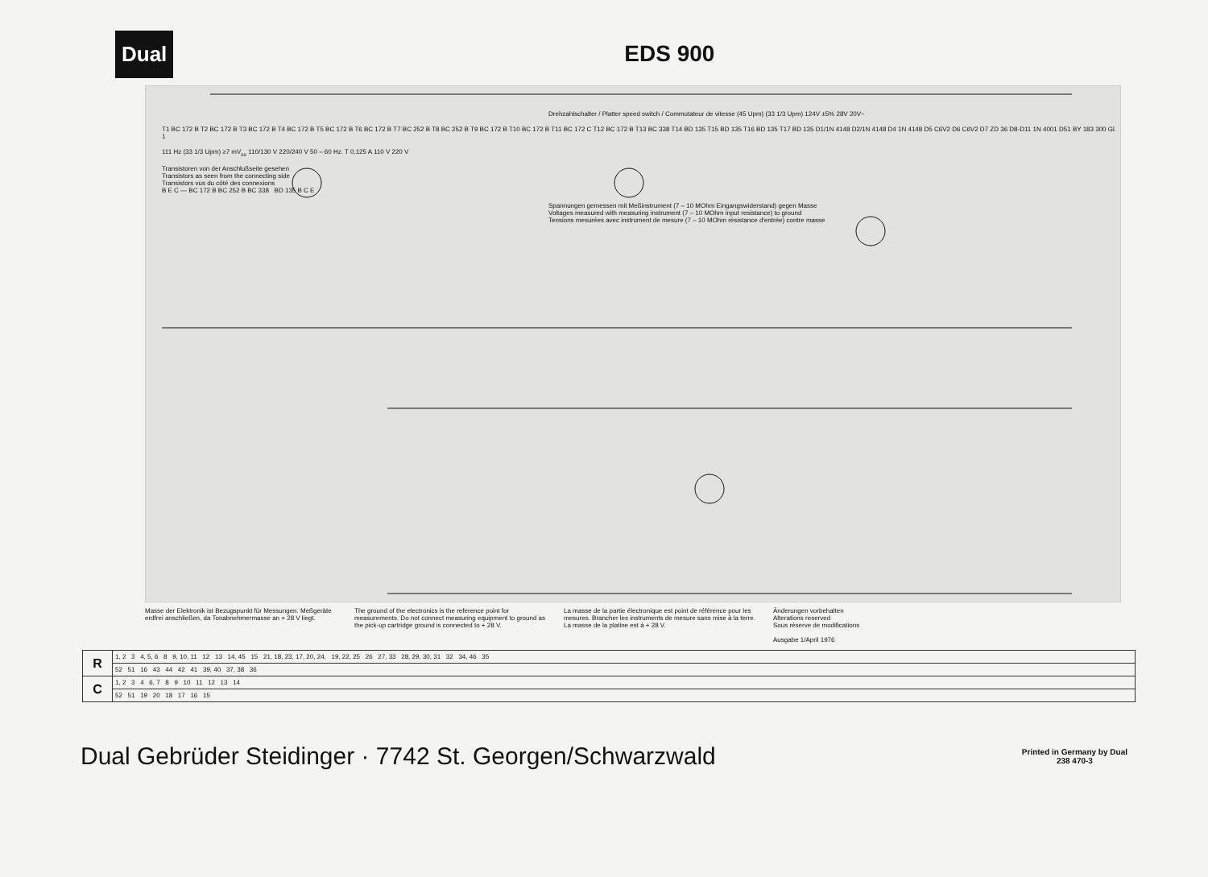Dual
EDS 900
Drehzahlschalter / Platter speed switch / Commutateur de vitesse (45 Upm) (33 1/3 Upm) 124V ±5% 28V 20V~
T1 BC 172 B T2 BC 172 B T3 BC 172 B T4 BC 172 B T5 BC 172 B T6 BC 172 B T7 BC 252 B T8 BC 252 B T9 BC 172 B T10 BC 172 B T11 BC 172 C T12 BC 172 B T13 BC 338 T14 BD 135 T15 BD 135 T16 BD 135 T17 BD 135 D1/1N 4148 D2/1N 4148 D4 1N 4148 D5 C6V2 D6 C6V2 D7 ZD 36 D8-D11 1N 4001 D51 BY 183 300 Gl. 1
111 Hz (33 1/3 Upm) ≥7 mV<sub>ss</sub> 110/130 V 220/240 V 50 – 60 Hz. T 0,125 A 110 V 220 V
Transistoren von der Anschlußseite gesehen
Transistors as seen from the connecting side
Transistors vus du côté des connexions
B E C — BC 172 B BC 252 B BC 338 BD 135 B C E
Spannungen gemessen mit Meßinstrument (7 – 10 MOhm Eingangswiderstand) gegen Masse
Voltages measured with measuring instrument (7 – 10 MOhm input resistance) to ground
Tensions mesurées avec instrument de mesure (7 – 10 MOhm résistance d'entrée) contre masse
Masse der Elektronik ist Bezugspunkt für Messungen. Meßgeräte erdfrei anschließen, da Tonabnehmermasse an + 28 V liegt.
The ground of the electronics is the reference point for measurements. Do not connect measuring equipment to ground as the pick-up cartridge ground is connected to + 28 V.
La masse de la partie électronique est point de référence pour les mesures. Brancher les instruments de mesure sans mise à la terre. La masse de la platine est à + 28 V.
Änderungen vorbehalten
Alterations reserved
Sous réserve de modifications
Ausgabe 1/April 1976
| R | 1, 2 3 4, 5, 6 8 9, 10, 11 12 13 14, 45 15 21, 18, 23, 17, 20, 24, 19, 22, 25 26 27, 33 28, 29, 30, 31 32 34, 46 35 |
| | 52 51 16 43 44 42 41 39, 40 37, 38 36 |
| C | 1, 2 3 4 6, 7 8 9 10 11 12 13 14 |
| | 52 51 19 20 18 17 16 15 |
Dual Gebrüder Steidinger · 7742 St. Georgen/Schwarzwald Printed in Germany by Dual
238 470-3